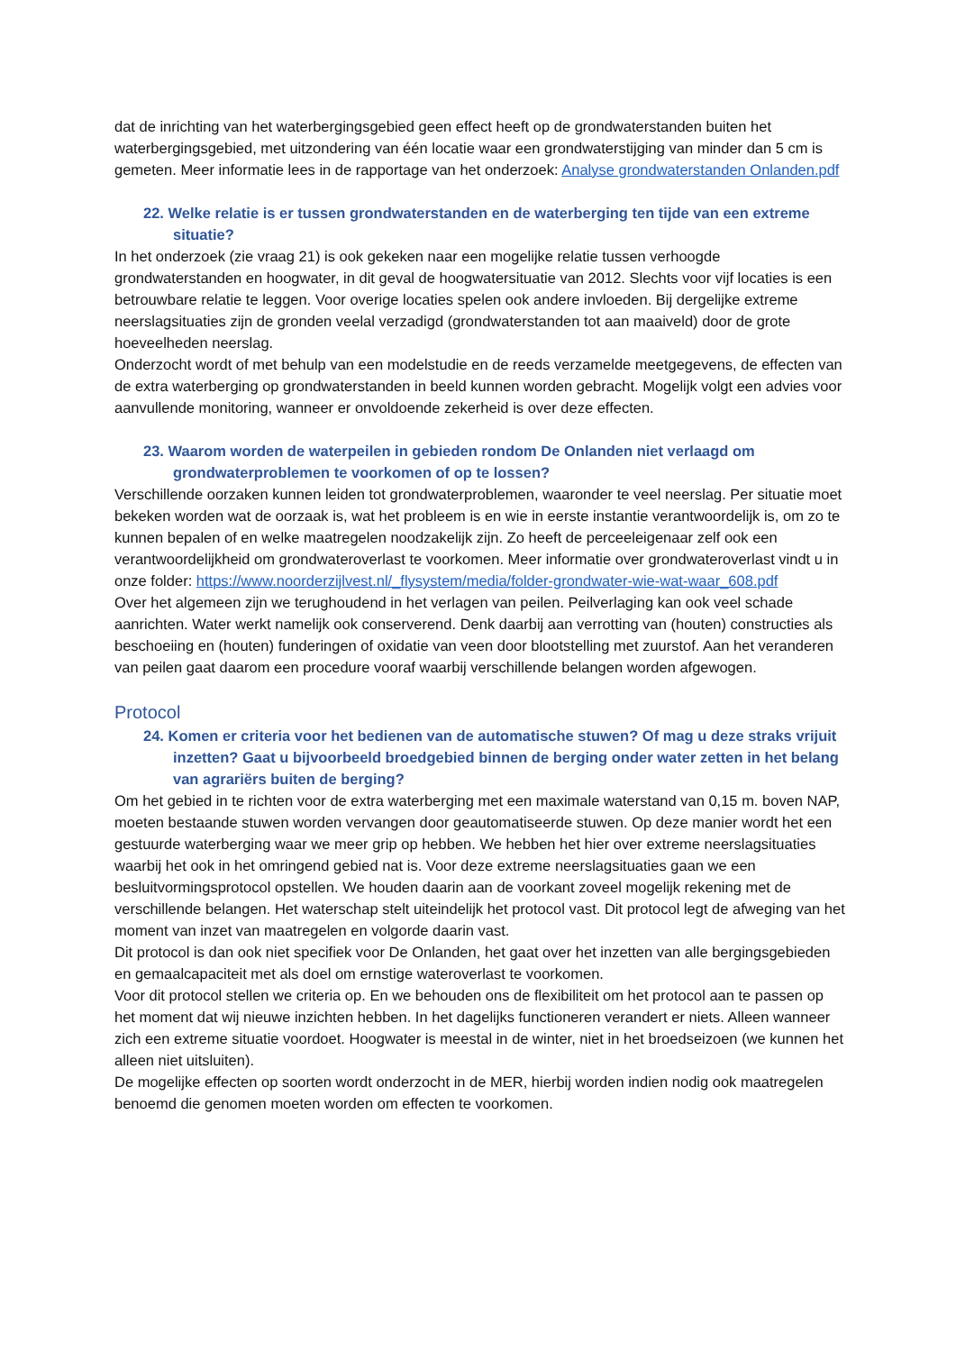dat de inrichting van het waterbergingsgebied geen effect heeft op de grondwaterstanden buiten het waterbergingsgebied, met uitzondering van één locatie waar een grondwaterstijging van minder dan 5 cm is gemeten. Meer informatie lees in de rapportage van het onderzoek: Analyse grondwaterstanden Onlanden.pdf
22. Welke relatie is er tussen grondwaterstanden en de waterberging ten tijde van een extreme situatie?
In het onderzoek (zie vraag 21) is ook gekeken naar een mogelijke relatie tussen verhoogde grondwaterstanden en hoogwater, in dit geval de hoogwatersituatie van 2012. Slechts voor vijf locaties is een betrouwbare relatie te leggen. Voor overige locaties spelen ook andere invloeden. Bij dergelijke extreme neerslagsituaties zijn de gronden veelal verzadigd (grondwaterstanden tot aan maaiveld) door de grote hoeveelheden neerslag.
Onderzocht wordt of met behulp van een modelstudie en de reeds verzamelde meetgegevens, de effecten van de extra waterberging op grondwaterstanden in beeld kunnen worden gebracht. Mogelijk volgt een advies voor aanvullende monitoring, wanneer er onvoldoende zekerheid is over deze effecten.
23. Waarom worden de waterpeilen in gebieden rondom De Onlanden niet verlaagd om grondwaterproblemen te voorkomen of op te lossen?
Verschillende oorzaken kunnen leiden tot grondwaterproblemen, waaronder te veel neerslag. Per situatie moet bekeken worden wat de oorzaak is, wat het probleem is en wie in eerste instantie verantwoordelijk is, om zo te kunnen bepalen of en welke maatregelen noodzakelijk zijn. Zo heeft de perceeleigenaar zelf ook een verantwoordelijkheid om grondwateroverlast te voorkomen. Meer informatie over grondwateroverlast vindt u in onze folder: https://www.noorderzijlvest.nl/_flysystem/media/folder-grondwater-wie-wat-waar_608.pdf
Over het algemeen zijn we terughoudend in het verlagen van peilen. Peilverlaging kan ook veel schade aanrichten. Water werkt namelijk ook conserverend. Denk daarbij aan verrotting van (houten) constructies als beschoeiing en (houten) funderingen of oxidatie van veen door blootstelling met zuurstof. Aan het veranderen van peilen gaat daarom een procedure vooraf waarbij verschillende belangen worden afgewogen.
Protocol
24. Komen er criteria voor het bedienen van de automatische stuwen? Of mag u deze straks vrijuit inzetten? Gaat u bijvoorbeeld broedgebied binnen de berging onder water zetten in het belang van agrariërs buiten de berging?
Om het gebied in te richten voor de extra waterberging met een maximale waterstand van 0,15 m. boven NAP, moeten bestaande stuwen worden vervangen door geautomatiseerde stuwen. Op deze manier wordt het een gestuurde waterberging waar we meer grip op hebben. We hebben het hier over extreme neerslagsituaties waarbij het ook in het omringend gebied nat is. Voor deze extreme neerslagsituaties gaan we een besluitvormingsprotocol opstellen. We houden daarin aan de voorkant zoveel mogelijk rekening met de verschillende belangen. Het waterschap stelt uiteindelijk het protocol vast. Dit protocol legt de afweging van het moment van inzet van maatregelen en volgorde daarin vast.
Dit protocol is dan ook niet specifiek voor De Onlanden, het gaat over het inzetten van alle bergingsgebieden en gemaalcapaciteit met als doel om ernstige wateroverlast te voorkomen.
Voor dit protocol stellen we criteria op. En we behouden ons de flexibiliteit om het protocol aan te passen op het moment dat wij nieuwe inzichten hebben. In het dagelijks functioneren verandert er niets. Alleen wanneer zich een extreme situatie voordoet. Hoogwater is meestal in de winter, niet in het broedseizoen (we kunnen het alleen niet uitsluiten).
De mogelijke effecten op soorten wordt onderzocht in de MER, hierbij worden indien nodig ook maatregelen benoemd die genomen moeten worden om effecten te voorkomen.